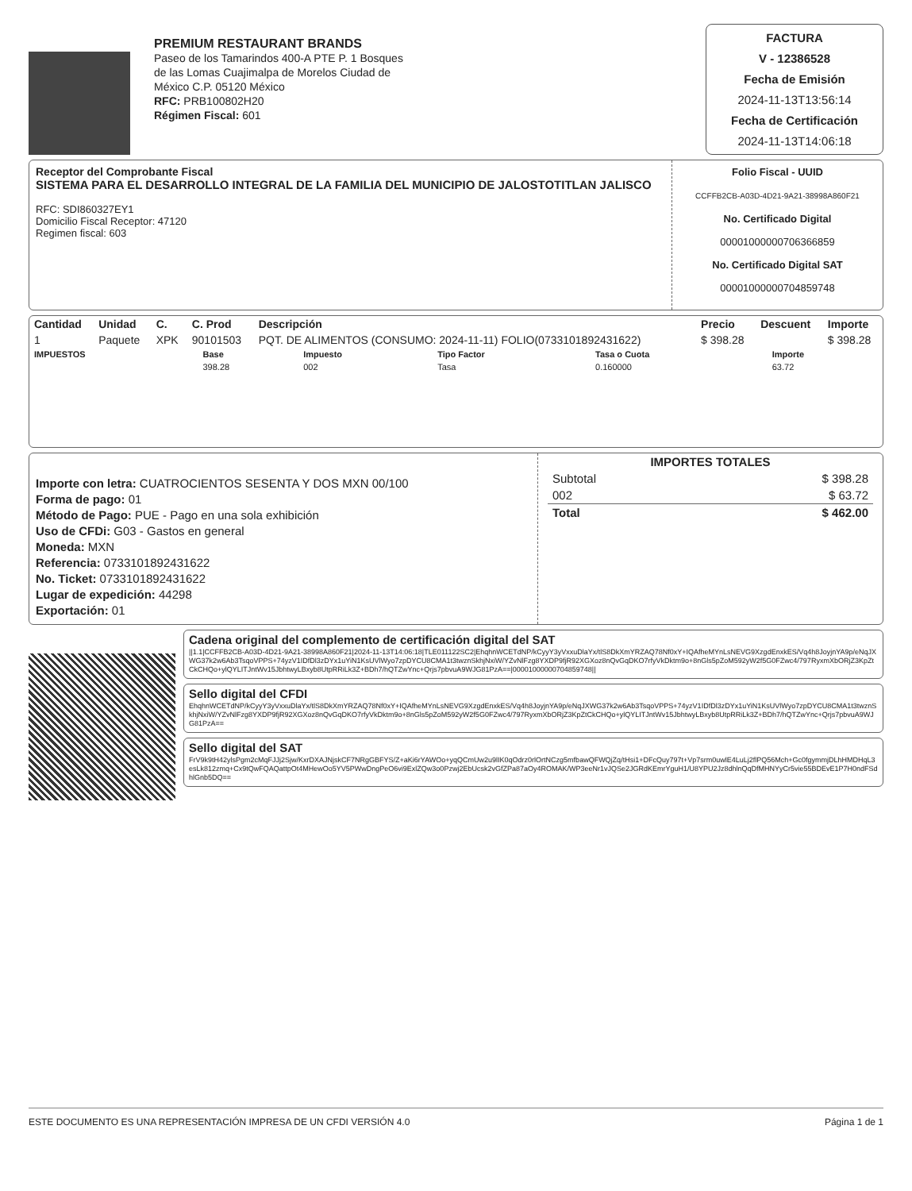PREMIUM RESTAURANT BRANDS
Paseo de los Tamarindos 400-A PTE P. 1 Bosques
de las Lomas Cuajimalpa de Morelos Ciudad de
México C.P. 05120 México
RFC: PRB100802H20
Régimen Fiscal: 601
FACTURA
V - 12386528
Fecha de Emisión
2024-11-13T13:56:14
Fecha de Certificación
2024-11-13T14:06:18
Receptor del Comprobante Fiscal
SISTEMA PARA EL DESARROLLO INTEGRAL DE LA FAMILIA DEL MUNICIPIO DE JALOSTOTITLAN JALISCO
RFC: SDI860327EY1
Domicilio Fiscal Receptor: 47120
Regimen fiscal: 603
Folio Fiscal - UUID
CCFFB2CB-A03D-4D21-9A21-38998A860F21
No. Certificado Digital
00001000000706366859
No. Certificado Digital SAT
00001000000704859748
| Cantidad | Unidad | C. | C. Prod | Descripción | Precio | Descuent | Importe |
| --- | --- | --- | --- | --- | --- | --- | --- |
| 1 | Paquete | XPK | 90101503 | PQT. DE ALIMENTOS (CONSUMO: 2024-11-11) FOLIO(0733101892431622) | $ 398.28 | | $ 398.28 |
| IMPUESTOS | Base | Impuesto | Tipo Factor | Tasa o Cuota | Importe |
| --- | --- | --- | --- | --- | --- |
| | 398.28 | 002 | Tasa | 0.160000 | 63.72 |
Importe con letra: CUATROCIENTOS SESENTA Y DOS MXN 00/100
Forma de pago: 01
Método de Pago: PUE - Pago en una sola exhibición
Uso de CFDi: G03 - Gastos en general
Moneda: MXN
Referencia: 0733101892431622
No. Ticket: 0733101892431622
Lugar de expedición: 44298
Exportación: 01
IMPORTES TOTALES
| Subtotal | $ 398.28 |
| 002 | $ 63.72 |
| Total | $ 462.00 |
Cadena original del complemento de certificación digital del SAT
||1.1|CCFFB2CB-A03D-4D21-9A21-38998A860F21|2024-11-13T14:06:18|TLE011122SC2|EhqhnWCETdNP/kCyyY3yVxxuDlaYx/tlS8DkXmYRZAQ78Nf0xY+IQAfheMYnLsNEVG9XzgdEnxkES/Vq4h8JoyjnYA9p/eNqJXWG37k2w6Ab3TsqoVPPS+74yzV1IDfDl3zDYx1uYiN1KsUVlWyo7zpDYCU8CMA1t3twznSkhjNxiW/YZvNlFzg8YXDP9fjR92XGXoz8nQvGqDKO7rfyVkDktm9o+8nGls5pZoM592yW2f5G0FZwc4/797RyxmXbORjZ3KpZtCkCHQo+ylQYLITJntWv15JbhtwyLBxyb8UtpRRiLk3Z+BDh7/hQTZwYnc+Qrjs7pbvuA9WJG81PzA==|00001000000704859748||
Sello digital del CFDI
EhqhnWCETdNP/kCyyY3yVxxuDlaYx/tlS8DkXmYRZAQ78Nf0xY+IQAfheMYnLsNEVG9XzgdEnxkES/Vq4h8JoyjnYA9p/eNqJXWG37k2w6Ab3TsqoVPPS+74yzV1IDfDl3zDYx1uYiN1KsUVlWyo7zpDYCU8CMA1t3twznSkhjNxiW/YZvNlFzg8YXDP9fjR92XGXoz8nQvGqDKO7rfyVkDktm9o+8nGls5pZoM592yW2f5G0FZwc4/797RyxmXbORjZ3KpZtCkCHQo+ylQYLITJntWv15JbhtwyLBxyb8UtpRRiLk3Z+BDh7/hQTZwYnc+Qrjs7pbvuA9WJG81PzA==
Sello digital del SAT
FrV9k9tH42ylsPgm2cMqFJJj2Sjw/KxrDXAJNjskCF7NRgGBFYS/Z+aKi6rYAWOo+yqQCmUw2u9lIK0qOdrz0rlOrtNCzg5mfbawQFWQjZq/tHsi1+DFcQuy797t+Vp7srm0uwlE4LuLj2flPQ56Mch+Gc0fgymmjDLhHMDHqL3esLk812zmq+Cx9tQwFQAQattpOt4MHewOo5YV5PWwDngPeO6vi9ExlZQw3o0Pzwj2EbUcsk2vGfZPa87aOy4ROMAK/WP3eeNr1vJQSe2JGRdKEmrYguH1/U8YPU2Jz8dhlnQqDfMHNYyCr5vie55BDEvE1P7H0ndFSdhlGnb5DQ==
ESTE DOCUMENTO ES UNA REPRESENTACIÓN IMPRESA DE UN CFDI VERSIÓN 4.0 Página 1 de 1